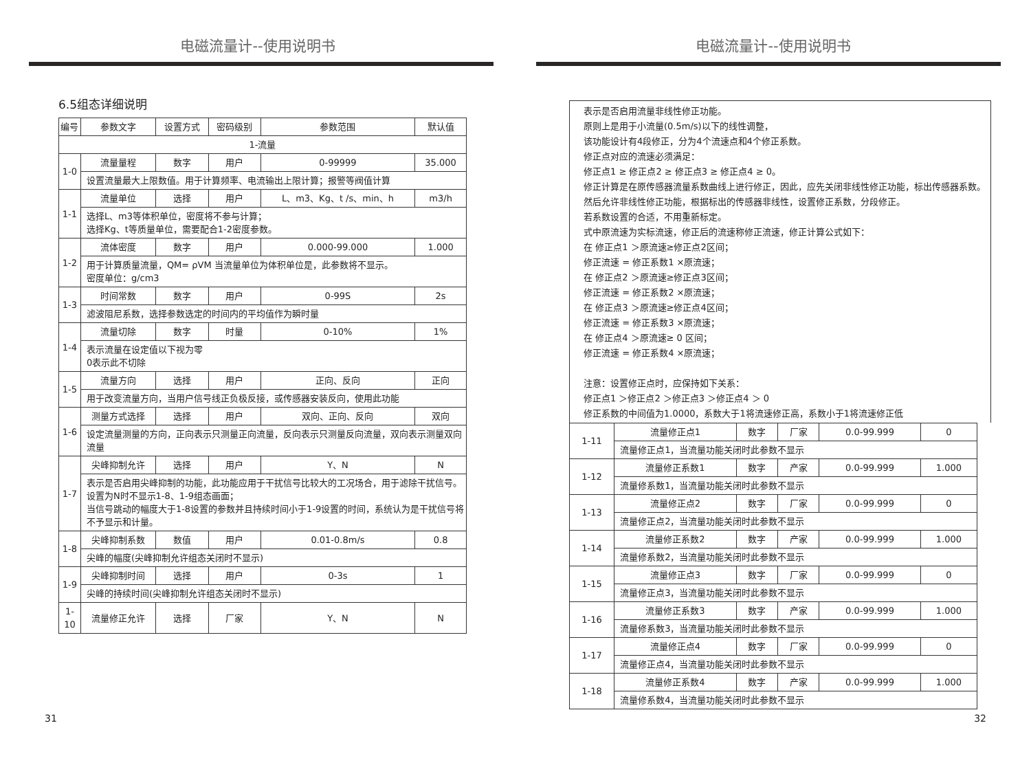电磁流量计--使用说明书
6.5组态详细说明
| 编号 | 参数文字 | 设置方式 | 密码级别 | 参数范围 | 默认值 |
| 1-流量 | | | | | |
| 1-0 | 流量量程 | 数字 | 用户 | 0-99999 | 35.000 |
| | 设置流量最大上限数值。用于计算频率、电流输出上限计算；报警等阀值计算 | | | | |
| 1-1 | 流量单位 | 选择 | 用户 | L、m3、Kg、t /s、min、h | m3/h |
| | 选择L、m3等体积单位，密度将不参与计算； 选择Kg、t等质量单位，需要配合1-2密度参数。 | | | | |
| 1-2 | 流体密度 | 数字 | 用户 | 0.000-99.000 | 1.000 |
| | 用于计算质量流量，QM= ρVM 当流量单位为体积单位是，此参数将不显示。 密度单位：g/cm3 | | | | |
| 1-3 | 时间常数 | 数字 | 用户 | 0-99S | 2s |
| | 滤波阻尼系数，选择参数选定的时间内的平均值作为瞬时量 | | | | |
| 1-4 | 流量切除 | 数字 | 时量 | 0-10% | 1% |
| | 表示流量在设定值以下视为零 0表示此不切除 | | | | |
| 1-5 | 流量方向 | 选择 | 用户 | 正向、反向 | 正向 |
| | 用于改变流量方向，当用户信号线正负极反接，或传感器安装反向，使用此功能 | | | | |
| 1-6 | 测量方式选择 | 选择 | 用户 | 双向、正向、反向 | 双向 |
| | 设定流量测量的方向，正向表示只测量正向流量，反向表示只测量反向流量，双向表示测量双向流量 | | | | |
| 1-7 | 尖峰抑制允许 | 选择 | 用户 | Y、N | N |
| | 表示是否启用尖峰抑制的功能，此功能应用于干扰信号比较大的工况场合，用于滤除干扰信号。 设置为N时不显示1-8、1-9组态画面； 当信号跳动的幅度大于1-8设置的参数并且持续时间小于1-9设置的时间，系统认为是干扰信号将不予显示和计量。 | | | | |
| 1-8 | 尖峰抑制系数 | 数值 | 用户 | 0.01-0.8m/s | 0.8 |
| | 尖峰的幅度(尖峰抑制允许组态关闭时不显示) | | | | |
| 1-9 | 尖峰抑制时间 | 选择 | 用户 | 0-3s | 1 |
| | 尖峰的持续时间(尖峰抑制允许组态关闭时不显示) | | | | |
| 1-10 | 流量修正允许 | 选择 | 厂家 | Y、N | N |
31
电磁流量计--使用说明书
表示是否启用流量非线性修正功能。
原则上是用于小流量(0.5m/s)以下的线性调整，
该功能设计有4段修正，分为4个流速点和4个修正系数。
修正点对应的流速必须满足：
修正点1 ≥ 修正点2 ≥ 修正点3 ≥ 修正点4 ≥ 0。
修正计算是在原传感器流量系数曲线上进行修正，因此，应先关闭非线性修正功能，标出传感器系数。然后允许非线性修正功能，根据标出的传感器非线性，设置修正系数，分段修正。
若系数设置的合适，不用重新标定。
式中原流速为实标流速，修正后的流速称修正流速，修正计算公式如下：
在 修正点1 ＞原流速≥修正点2区间；
修正流速 = 修正系数1 ×原流速；
在 修正点2 ＞原流速≥修正点3区间；
修正流速 = 修正系数2 ×原流速；
在 修正点3 ＞原流速≥修正点4区间；
修正流速 = 修正系数3 ×原流速；
在 修正点4 ＞原流速≥ 0 区间；
修正流速 = 修正系数4 ×原流速；
注意：设置修正点时，应保持如下关系：
修正点1 ＞修正点2 ＞修正点3 ＞修正点4 ＞ 0
修正系数的中间值为1.0000，系数大于1将流速修正高，系数小于1将流速修正低
| 1-11 | 流量修正点1 | 数字 | 厂家 | 0.0-99.999 | 0 |
| | 流量修正点1，当流量功能关闭时此参数不显示 | | | | |
| 1-12 | 流量修正系数1 | 数字 | 产家 | 0.0-99.999 | 1.000 |
| | 流量修系数1，当流量功能关闭时此参数不显示 | | | | |
| 1-13 | 流量修正点2 | 数字 | 厂家 | 0.0-99.999 | 0 |
| | 流量修正点2，当流量功能关闭时此参数不显示 | | | | |
| 1-14 | 流量修正系数2 | 数字 | 产家 | 0.0-99.999 | 1.000 |
| | 流量修系数2，当流量功能关闭时此参数不显示 | | | | |
| 1-15 | 流量修正点3 | 数字 | 厂家 | 0.0-99.999 | 0 |
| | 流量修正点3，当流量功能关闭时此参数不显示 | | | | |
| 1-16 | 流量修正系数3 | 数字 | 产家 | 0.0-99.999 | 1.000 |
| | 流量修系数3，当流量功能关闭时此参数不显示 | | | | |
| 1-17 | 流量修正点4 | 数字 | 厂家 | 0.0-99.999 | 0 |
| | 流量修正点4，当流量功能关闭时此参数不显示 | | | | |
| 1-18 | 流量修正系数4 | 数字 | 产家 | 0.0-99.999 | 1.000 |
| | 流量修系数4，当流量功能关闭时此参数不显示 | | | | |
32